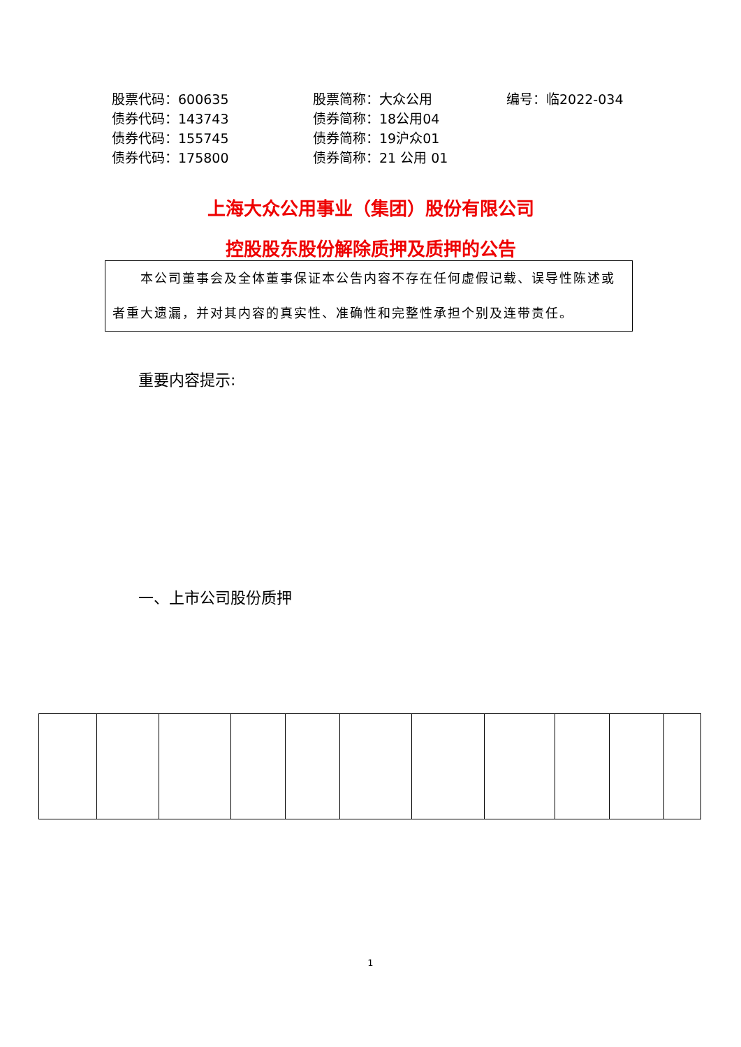| 股票代码：600635 | 股票简称：大众公用 | 编号：临2022-034 |
| 债券代码：143743 | 债券简称：18公用04 | |
| 债券代码：155745 | 债券简称：19沪众01 | |
| 债券代码：175800 | 债券简称：21 公用 01 | |
上海大众公用事业（集团）股份有限公司
控股股东股份解除质押及质押的公告
  本公司董事会及全体董事保证本公告内容不存在任何虚假记载、误导性陈述或者重大遗漏，并对其内容的真实性、准确性和完整性承担个别及连带责任。
重要内容提示:
一、上市公司股份质押
1